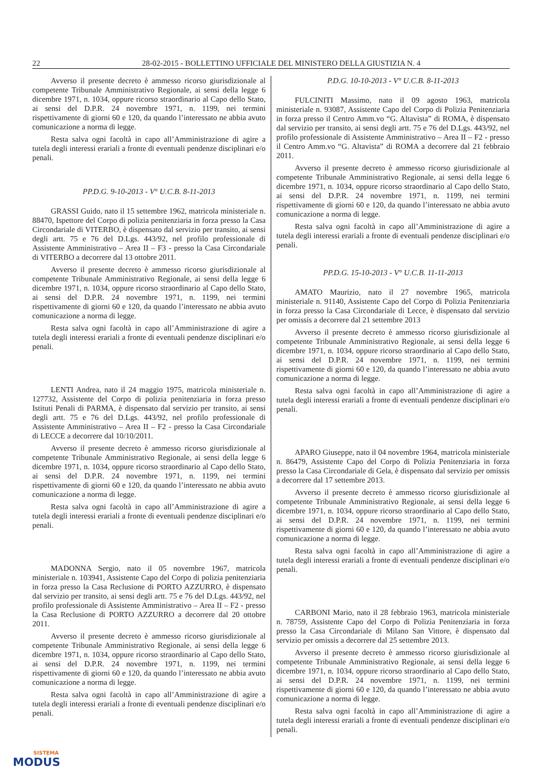22 28-02-2015 - BOLLETTINO UFFICIALE DEL MINISTERO DELLA GIUSTIZIA N. 4
Avverso il presente decreto è ammesso ricorso giurisdizionale al competente Tribunale Amministrativo Regionale, ai sensi della legge 6 dicembre 1971, n. 1034, oppure ricorso straordinario al Capo dello Stato, ai sensi del D.P.R. 24 novembre 1971, n. 1199, nei termini rispettivamente di giorni 60 e 120, da quando l’interessato ne abbia avuto comunicazione a norma di legge.
Resta salva ogni facoltà in capo all’Amministrazione di agire a tutela degli interessi erariali a fronte di eventuali pendenze disciplinari e/o penali.
PP.D.G. 9-10-2013 - V° U.C.B. 8-11-2013
GRASSI Guido, nato il 15 settembre 1962, matricola ministeriale n. 88470, Ispettore del Corpo di polizia penitenziaria in forza presso la Casa Circondariale di VITERBO, è dispensato dal servizio per transito, ai sensi degli artt. 75 e 76 del D.Lgs. 443/92, nel profilo professionale di Assistente Amministrativo – Area II – F3 - presso la Casa Circondariale di VITERBO a decorrere dal 13 ottobre 2011.
Avverso il presente decreto è ammesso ricorso giurisdizionale al competente Tribunale Amministrativo Regionale, ai sensi della legge 6 dicembre 1971, n. 1034, oppure ricorso straordinario al Capo dello Stato, ai sensi del D.P.R. 24 novembre 1971, n. 1199, nei termini rispettivamente di giorni 60 e 120, da quando l’interessato ne abbia avuto comunicazione a norma di legge.
Resta salva ogni facoltà in capo all’Amministrazione di agire a tutela degli interessi erariali a fronte di eventuali pendenze disciplinari e/o penali.
LENTI Andrea, nato il 24 maggio 1975, matricola ministeriale n. 127732, Assistente del Corpo di polizia penitenziaria in forza presso Istituti Penali di PARMA, è dispensato dal servizio per transito, ai sensi degli artt. 75 e 76 del D.Lgs. 443/92, nel profilo professionale di Assistente Amministrativo – Area II – F2 - presso la Casa Circondariale di LECCE a decorrere dal 10/10/2011.
Avverso il presente decreto è ammesso ricorso giurisdizionale al competente Tribunale Amministrativo Regionale, ai sensi della legge 6 dicembre 1971, n. 1034, oppure ricorso straordinario al Capo dello Stato, ai sensi del D.P.R. 24 novembre 1971, n. 1199, nei termini rispettivamente di giorni 60 e 120, da quando l’interessato ne abbia avuto comunicazione a norma di legge.
Resta salva ogni facoltà in capo all’Amministrazione di agire a tutela degli interessi erariali a fronte di eventuali pendenze disciplinari e/o penali.
MADONNA Sergio, nato il 05 novembre 1967, matricola ministeriale n. 103941, Assistente Capo del Corpo di polizia penitenziaria in forza presso la Casa Reclusione di PORTO AZZURRO, è dispensato dal servizio per transito, ai sensi degli artt. 75 e 76 del D.Lgs. 443/92, nel profilo professionale di Assistente Amministrativo – Area II – F2 - presso la Casa Reclusione di PORTO AZZURRO a decorrere dal 20 ottobre 2011.
Avverso il presente decreto è ammesso ricorso giurisdizionale al competente Tribunale Amministrativo Regionale, ai sensi della legge 6 dicembre 1971, n. 1034, oppure ricorso straordinario al Capo dello Stato, ai sensi del D.P.R. 24 novembre 1971, n. 1199, nei termini rispettivamente di giorni 60 e 120, da quando l’interessato ne abbia avuto comunicazione a norma di legge.
Resta salva ogni facoltà in capo all’Amministrazione di agire a tutela degli interessi erariali a fronte di eventuali pendenze disciplinari e/o penali.
P.D.G. 10-10-2013 - V° U.C.B. 8-11-2013
FULCINITI Massimo, nato il 09 agosto 1963, matricola ministeriale n. 93087, Assistente Capo del Corpo di Polizia Penitenziaria in forza presso il Centro Amm.vo “G. Altavista” di ROMA, è dispensato dal servizio per transito, ai sensi degli artt. 75 e 76 del D.Lgs. 443/92, nel profilo professionale di Assistente Amministrativo – Area II – F2 - presso il Centro Amm.vo “G. Altavista” di ROMA a decorrere dal 21 febbraio 2011.
Avverso il presente decreto è ammesso ricorso giurisdizionale al competente Tribunale Amministrativo Regionale, ai sensi della legge 6 dicembre 1971, n. 1034, oppure ricorso straordinario al Capo dello Stato, ai sensi del D.P.R. 24 novembre 1971, n. 1199, nei termini rispettivamente di giorni 60 e 120, da quando l’interessato ne abbia avuto comunicazione a norma di legge.
Resta salva ogni facoltà in capo all’Amministrazione di agire a tutela degli interessi erariali a fronte di eventuali pendenze disciplinari e/o penali.
PP.D.G. 15-10-2013 - V° U.C.B. 11-11-2013
AMATO Maurizio, nato il 27 novembre 1965, matricola ministeriale n. 91140, Assistente Capo del Corpo di Polizia Penitenziaria in forza presso la Casa Circondariale di Lecce, è dispensato dal servizio per omissis a decorrere dal 21 settembre 2013
Avverso il presente decreto è ammesso ricorso giurisdizionale al competente Tribunale Amministrativo Regionale, ai sensi della legge 6 dicembre 1971, n. 1034, oppure ricorso straordinario al Capo dello Stato, ai sensi del D.P.R. 24 novembre 1971, n. 1199, nei termini rispettivamente di giorni 60 e 120, da quando l’interessato ne abbia avuto comunicazione a norma di legge.
Resta salva ogni facoltà in capo all’Amministrazione di agire a tutela degli interessi erariali a fronte di eventuali pendenze disciplinari e/o penali.
APARO Giuseppe, nato il 04 novembre 1964, matricola ministeriale n. 86479, Assistente Capo del Corpo di Polizia Penitenziaria in forza presso la Casa Circondariale di Gela, è dispensato dal servizio per omissis a decorrere dal 17 settembre 2013.
Avverso il presente decreto è ammesso ricorso giurisdizionale al competente Tribunale Amministrativo Regionale, ai sensi della legge 6 dicembre 1971, n. 1034, oppure ricorso straordinario al Capo dello Stato, ai sensi del D.P.R. 24 novembre 1971, n. 1199, nei termini rispettivamente di giorni 60 e 120, da quando l’interessato ne abbia avuto comunicazione a norma di legge.
Resta salva ogni facoltà in capo all’Amministrazione di agire a tutela degli interessi erariali a fronte di eventuali pendenze disciplinari e/o penali.
CARBONI Mario, nato il 28 febbraio 1963, matricola ministeriale n. 78759, Assistente Capo del Corpo di Polizia Penitenziaria in forza presso la Casa Circondariale di Milano San Vittore, è dispensato dal servizio per omissis a decorrere dal 25 settembre 2013.
Avverso il presente decreto è ammesso ricorso giurisdizionale al competente Tribunale Amministrativo Regionale, ai sensi della legge 6 dicembre 1971, n. 1034, oppure ricorso straordinario al Capo dello Stato, ai sensi del D.P.R. 24 novembre 1971, n. 1199, nei termini rispettivamente di giorni 60 e 120, da quando l’interessato ne abbia avuto comunicazione a norma di legge.
Resta salva ogni facoltà in capo all’Amministrazione di agire a tutela degli interessi erariali a fronte di eventuali pendenze disciplinari e/o penali.
SISTEMA
MODUS